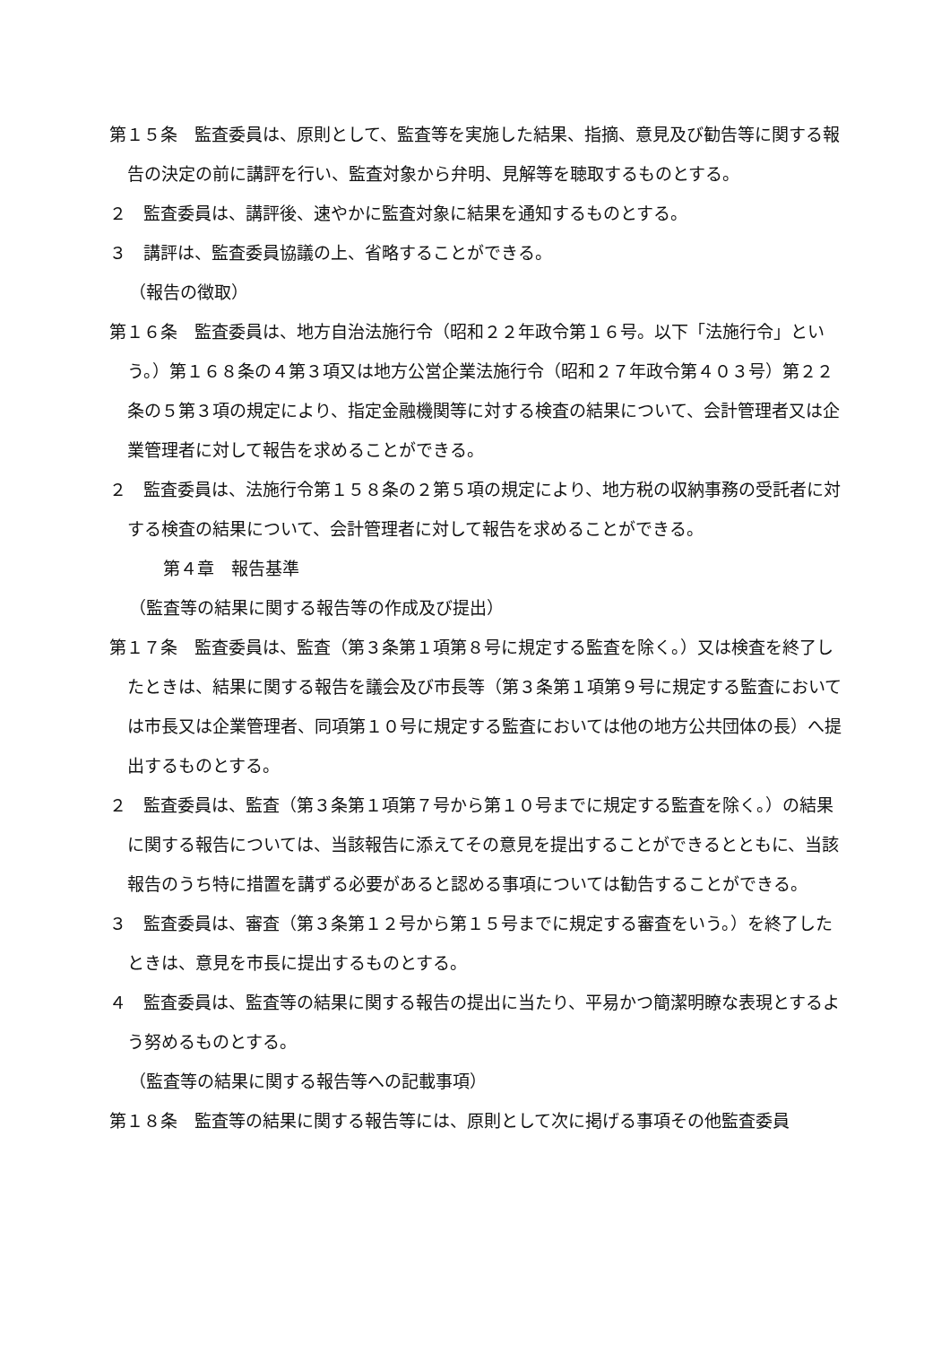第１５条　監査委員は、原則として、監査等を実施した結果、指摘、意見及び勧告等に関する報告の決定の前に講評を行い、監査対象から弁明、見解等を聴取するものとする。
２　監査委員は、講評後、速やかに監査対象に結果を通知するものとする。
３　講評は、監査委員協議の上、省略することができる。
（報告の徴取）
第１６条　監査委員は、地方自治法施行令（昭和２２年政令第１６号。以下「法施行令」という。）第１６８条の４第３項又は地方公営企業法施行令（昭和２７年政令第４０３号）第２２条の５第３項の規定により、指定金融機関等に対する検査の結果について、会計管理者又は企業管理者に対して報告を求めることができる。
２　監査委員は、法施行令第１５８条の２第５項の規定により、地方税の収納事務の受託者に対する検査の結果について、会計管理者に対して報告を求めることができる。
第４章　報告基準
（監査等の結果に関する報告等の作成及び提出）
第１７条　監査委員は、監査（第３条第１項第８号に規定する監査を除く。）又は検査を終了したときは、結果に関する報告を議会及び市長等（第３条第１項第９号に規定する監査においては市長又は企業管理者、同項第１０号に規定する監査においては他の地方公共団体の長）へ提出するものとする。
２　監査委員は、監査（第３条第１項第７号から第１０号までに規定する監査を除く。）の結果に関する報告については、当該報告に添えてその意見を提出することができるとともに、当該報告のうち特に措置を講ずる必要があると認める事項については勧告することができる。
３　監査委員は、審査（第３条第１２号から第１５号までに規定する審査をいう。）を終了したときは、意見を市長に提出するものとする。
４　監査委員は、監査等の結果に関する報告の提出に当たり、平易かつ簡潔明瞭な表現とするよう努めるものとする。
（監査等の結果に関する報告等への記載事項）
第１８条　監査等の結果に関する報告等には、原則として次に掲げる事項その他監査委員